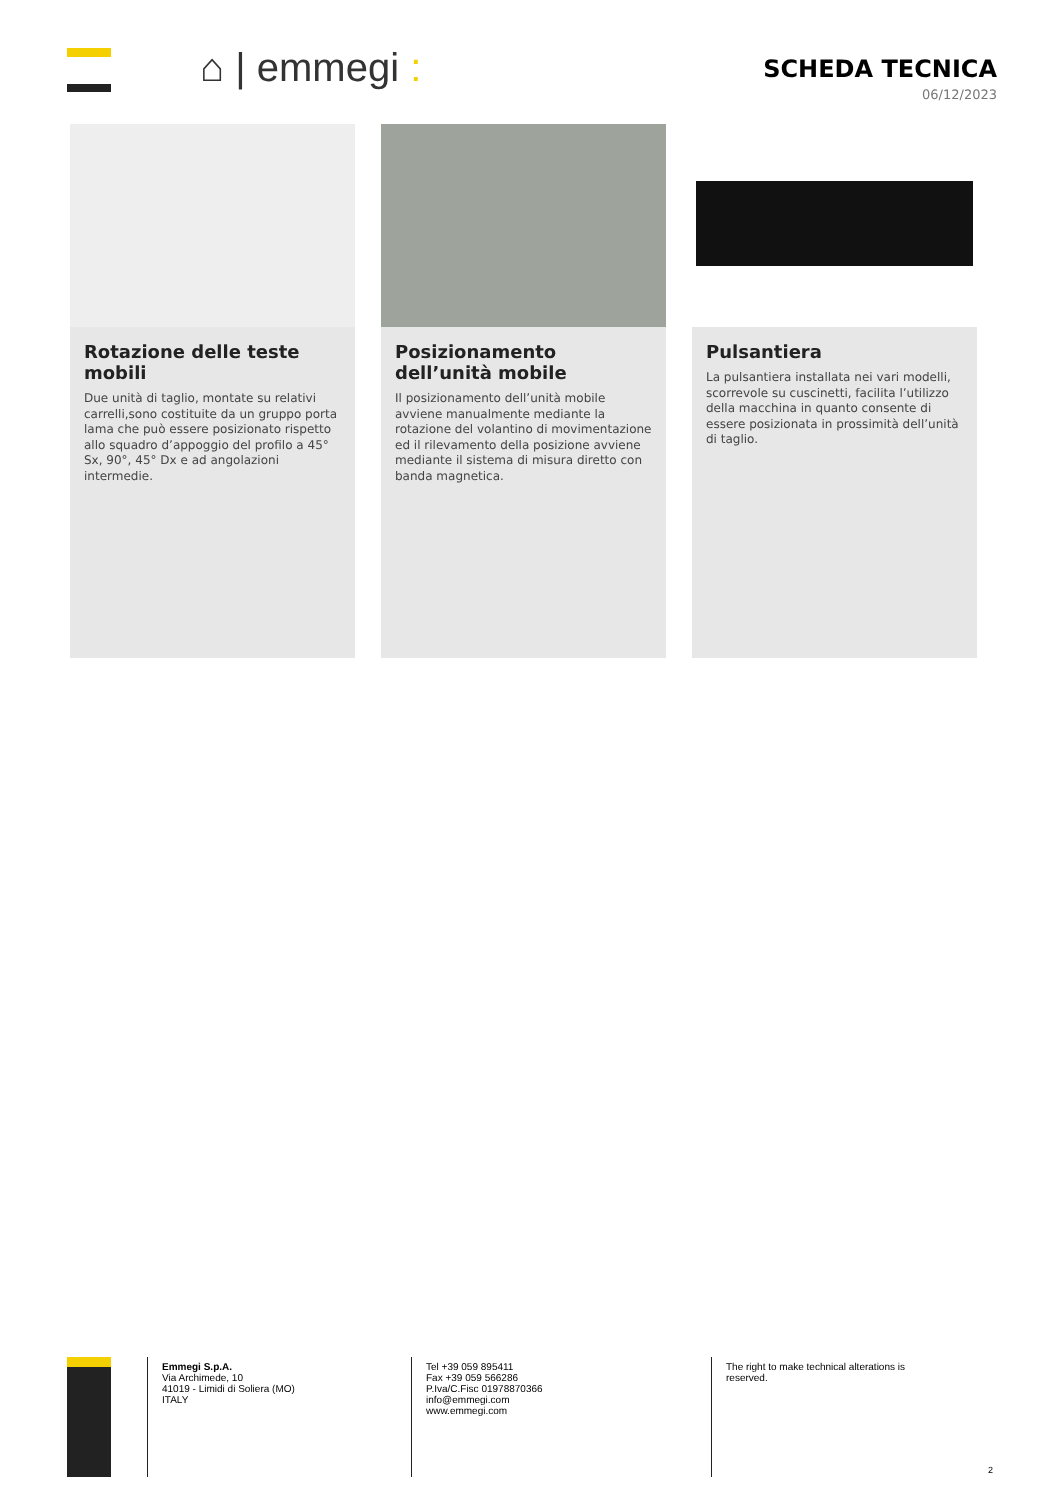⌂ | emmegi :
SCHEDA TECNICA
06/12/2023
Rotazione delle teste mobili
Due unità di taglio, montate su relativi carrelli,sono costituite da un gruppo porta lama che può essere posizionato rispetto allo squadro d’appoggio del profilo a 45° Sx, 90°, 45° Dx e ad angolazioni intermedie.
Posizionamento dell’unità mobile
Il posizionamento dell’unità mobile avviene manualmente mediante la rotazione del volantino di movimentazione ed il rilevamento della posizione avviene mediante il sistema di misura diretto con banda magnetica.
Pulsantiera
La pulsantiera installata nei vari modelli, scorrevole su cuscinetti, facilita l’utilizzo della macchina in quanto consente di essere posizionata in prossimità dell’unità di taglio.
Emmegi S.p.A.
Via Archimede, 10
41019 - Limidi di Soliera (MO)
ITALY
Tel +39 059 895411
Fax +39 059 566286
P.Iva/C.Fisc 01978870366
info@emmegi.com
www.emmegi.com
The right to make technical alterations is reserved.
2